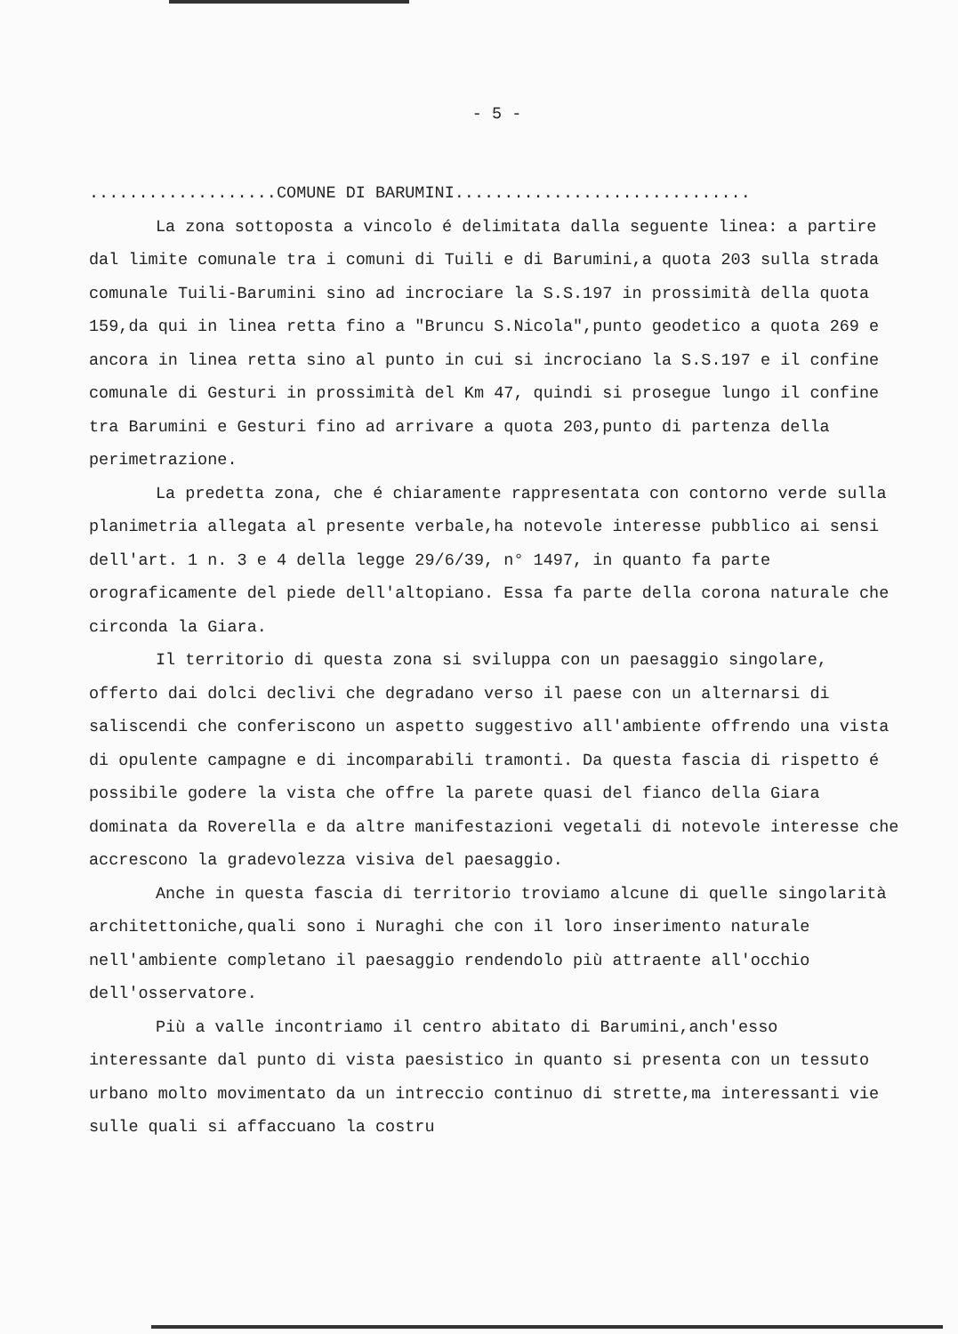- 5 -
...................COMUNE DI BARUMINI..............................
La zona sottoposta a vincolo é delimitata dalla seguente linea: a partire dal limite comunale tra i comuni di Tuili e di Barumini,a quota 203 sulla strada comunale Tuili-Barumini sino ad incrociare la S.S.197 in prossimità della quota 159,da qui in linea retta fino a "Bruncu S.Nicola",punto geodetico a quota 269 e ancora in linea retta sino al punto in cui si incrociano la S.S.197 e il confine comunale di Gesturi in prossimità del Km 47, quindi si prosegue lungo il confine tra Barumini e Gesturi fino ad arrivare a quota 203,punto di partenza della perimetrazione.
La predetta zona, che é chiaramente rappresentata con contorno verde sulla planimetria allegata al presente verbale,ha notevole interesse pubblico ai sensi dell'art. 1 n. 3 e 4 della legge 29/6/39, n° 1497, in quanto fa parte orograficamente del piede dell'altopiano. Essa fa parte della corona naturale che circonda la Giara.
Il territorio di questa zona si sviluppa con un paesaggio singolare, offerto dai dolci declivi che degradano verso il paese con un alternarsi di saliscendi che conferiscono un aspetto suggestivo all'ambiente offrendo una vista di opulente campagne e di incomparabili tramonti. Da questa fascia di rispetto é possibile godere la vista che offre la parete quasi del fianco della Giara dominata da Roverella e da altre manifestazioni vegetali di notevole interesse che accrescono la gradevolezza visiva del paesaggio.
Anche in questa fascia di territorio troviamo alcune di quelle singolarità architettoniche,quali sono i Nuraghi che con il loro inserimento naturale nell'ambiente completano il paesaggio rendendolo più attraente all'occhio dell'osservatore.
Più a valle incontriamo il centro abitato di Barumini,anch'esso interessante dal punto di vista paesistico in quanto si presenta con un tessuto urbano molto movimentato da un intreccio continuo di strette,ma interessanti vie sulle quali si affaccuano la costru